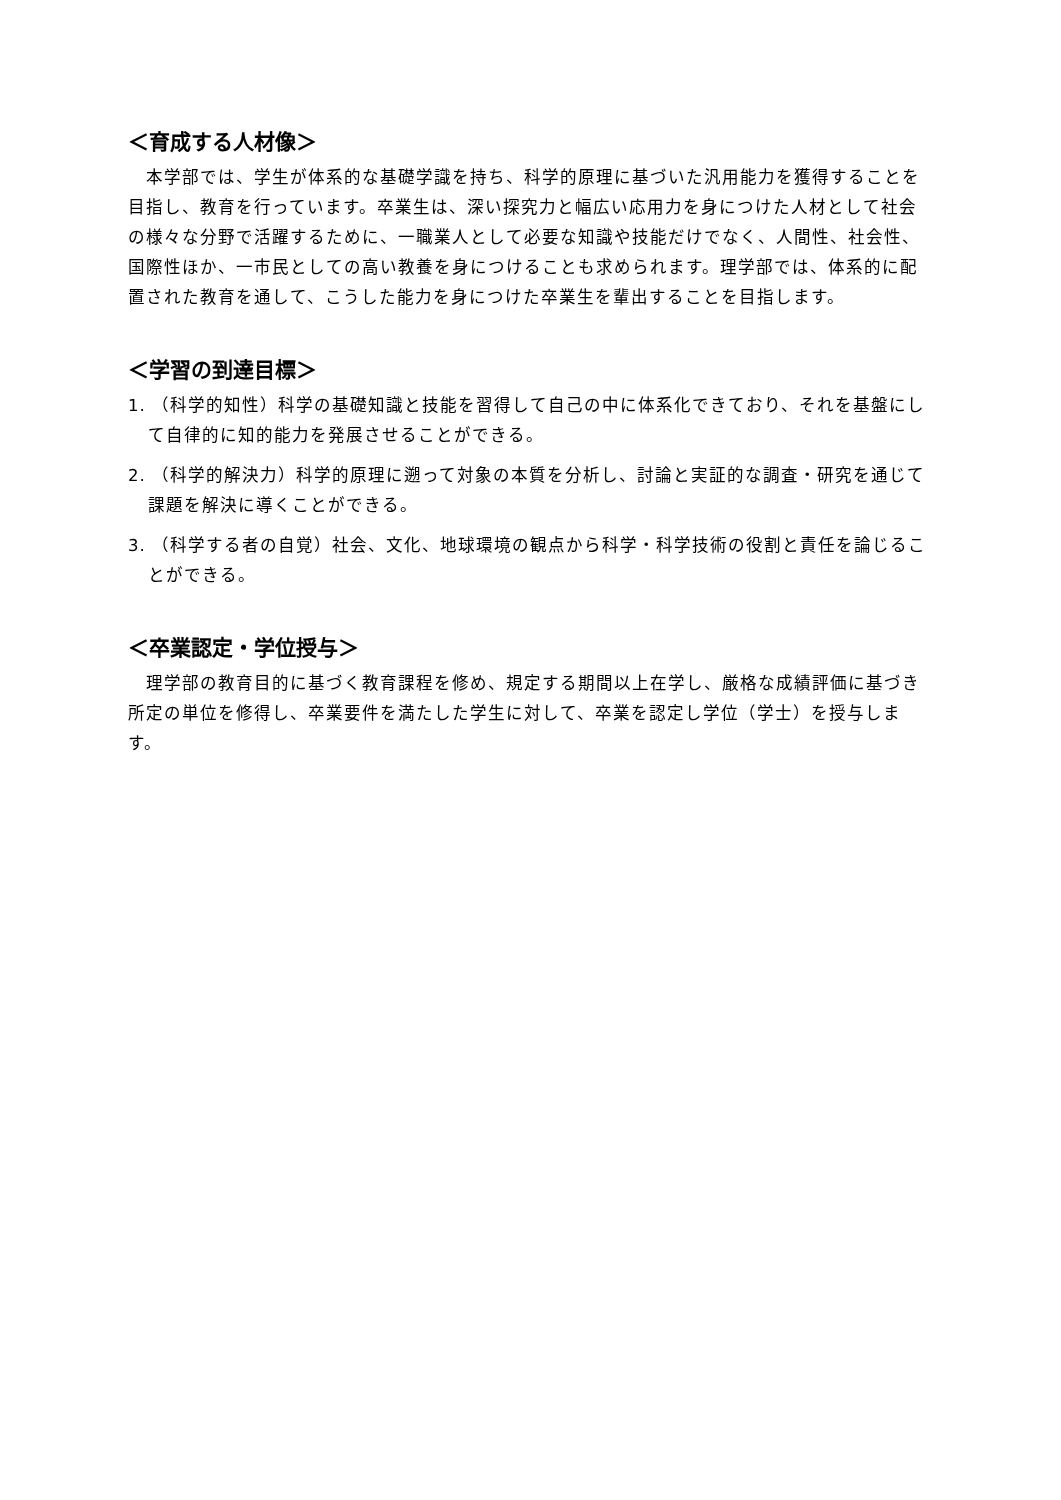＜育成する人材像＞
　本学部では、学生が体系的な基礎学識を持ち、科学的原理に基づいた汎用能力を獲得することを目指し、教育を行っています。卒業生は、深い探究力と幅広い応用力を身につけた人材として社会の様々な分野で活躍するために、一職業人として必要な知識や技能だけでなく、人間性、社会性、国際性ほか、一市民としての高い教養を身につけることも求められます。理学部では、体系的に配置された教育を通して、こうした能力を身につけた卒業生を輩出することを目指します。
＜学習の到達目標＞
1. （科学的知性）科学の基礎知識と技能を習得して自己の中に体系化できており、それを基盤にして自律的に知的能力を発展させることができる。
2. （科学的解決力）科学的原理に遡って対象の本質を分析し、討論と実証的な調査・研究を通じて課題を解決に導くことができる。
3. （科学する者の自覚）社会、文化、地球環境の観点から科学・科学技術の役割と責任を論じることができる。
＜卒業認定・学位授与＞
　理学部の教育目的に基づく教育課程を修め、規定する期間以上在学し、厳格な成績評価に基づき所定の単位を修得し、卒業要件を満たした学生に対して、卒業を認定し学位（学士）を授与します。